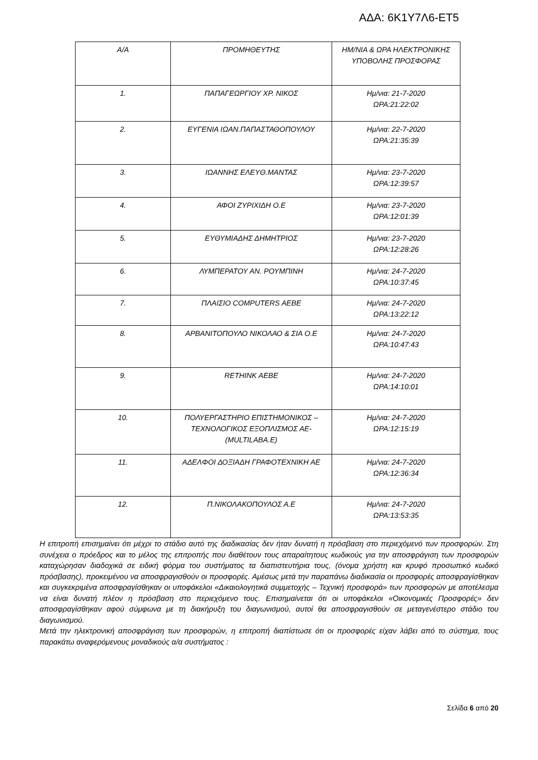ΑΔΑ: 6Κ1Υ7Λ6-ΕΤ5
| Α/Α | ΠΡΟΜΗΘΕΥΤΗΣ | ΗΜ/ΝΙΑ & ΩΡΑ ΗΛΕΚΤΡΟΝΙΚΗΣ ΥΠΟΒΟΛΗΣ ΠΡΟΣΦΟΡΑΣ |
| --- | --- | --- |
| 1. | ΠΑΠΑΓΕΩΡΓΙΟΥ ΧΡ. ΝΙΚΟΣ | Ημ/νια: 21-7-2020 ΩΡΑ:21:22:02 |
| 2. | ΕΥΓΕΝΙΑ ΙΩΑΝ.ΠΑΠΑΣΤΑΘΟΠΟΥΛΟΥ | Ημ/νια: 22-7-2020 ΩΡΑ:21:35:39 |
| 3. | ΙΩΑΝΝΗΣ ΕΛΕΥΘ.ΜΑΝΤΑΣ | Ημ/νια: 23-7-2020 ΩΡΑ:12:39:57 |
| 4. | ΑΦΟΙ ΖΥΡΙΧΙΔΗ Ο.Ε | Ημ/νια: 23-7-2020 ΩΡΑ:12:01:39 |
| 5. | ΕΥΘΥΜΙΑΔΗΣ ΔΗΜΗΤΡΙΟΣ | Ημ/νια: 23-7-2020 ΩΡΑ:12:28:26 |
| 6. | ΛΥΜΠΕΡΑΤΟΥ ΑΝ. ΡΟΥΜΠΙΝΗ | Ημ/νια: 24-7-2020 ΩΡΑ:10:37:45 |
| 7. | ΠΛΑΙΣΙΟ COMPUTERS AEBE | Ημ/νια: 24-7-2020 ΩΡΑ:13:22:12 |
| 8. | ΑΡΒΑΝΙΤΟΠΟΥΛΟ ΝΙΚΟΛΑΟ & ΣΙΑ Ο.Ε | Ημ/νια: 24-7-2020 ΩΡΑ:10:47:43 |
| 9. | RETHINK AEBE | Ημ/νια: 24-7-2020 ΩΡΑ:14:10:01 |
| 10. | ΠΟΛΥΕΡΓΑΣΤΗΡΙΟ ΕΠΙΣΤΗΜΟΝΙΚΟΣ – ΤΕΧΝΟΛΟΓΙΚΟΣ ΕΞΟΠΛΙΣΜΟΣ ΑΕ-(MULTILABA.E) | Ημ/νια: 24-7-2020 ΩΡΑ:12:15:19 |
| 11. | ΑΔΕΛΦΟΙ ΔΟΞΙΑΔΗ ΓΡΑΦΟΤΕΧΝΙΚΗ ΑΕ | Ημ/νια: 24-7-2020 ΩΡΑ:12:36:34 |
| 12. | Π.ΝΙΚΟΛΑΚΟΠΟΥΛΟΣ Α.Ε | Ημ/νια: 24-7-2020 ΩΡΑ:13:53:35 |
Η επιτροπή επισημαίνει ότι μέχρι το στάδιο αυτό της διαδικασίας δεν ήταν δυνατή η πρόσβαση στο περιεχόμενό των προσφορών. Στη συνέχεια ο πρόεδρος και το μέλος της επιτροπής που διαθέτουν τους απαραίτητους κωδικούς για την αποσφράγιση των προσφορών καταχώρησαν διαδοχικά σε ειδική φόρμα του συστήματος τα διαπιστευτήρια τους, (όνομα χρήστη και κρυφό προσωπικό κωδικό πρόσβασης), προκειμένου να αποσφραγισθούν οι προσφορές. Αμέσως μετά την παραπάνω διαδικασία οι προσφορές αποσφραγίσθηκαν και συγκεκριμένα αποσφραγίσθηκαν οι υποφάκελοι «Δικαιολογητικά συμμετοχής – Τεχνική προσφορά» των προσφορών με αποτέλεσμα να είναι δυνατή πλέον η πρόσβαση στο περιεχόμενο τους. Επισημαίνεται ότι οι υποφάκελοι «Οικονομικές Προσφορές» δεν αποσφραγίσθηκαν αφού σύμφωνα με τη διακήρυξη του διαγωνισμού, αυτοί θα αποσφραγισθούν σε μεταγενέστερο στάδιο του διαγωνισμού.
Μετά την ηλεκτρονική αποσφράγιση των προσφορών, η επιτροπή διαπίστωσε ότι οι προσφορές είχαν λάβει από το σύστημα, τους παρακάτω αναφερόμενους μοναδικούς α/α συστήματος :
Σελίδα 6 από 20